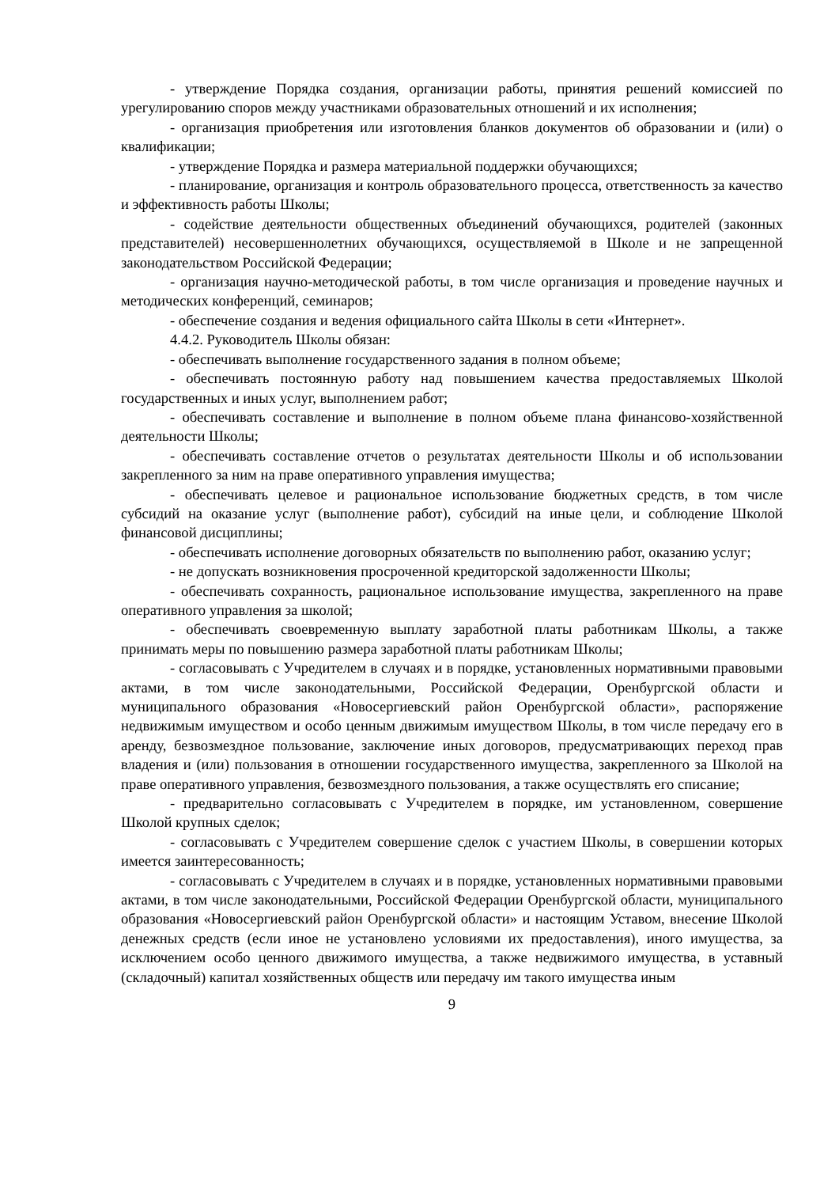- утверждение Порядка создания, организации работы, принятия решений комиссией по урегулированию споров между участниками образовательных отношений и их исполнения;
- организация приобретения или изготовления бланков документов об образовании и (или) о квалификации;
- утверждение Порядка и размера материальной поддержки обучающихся;
- планирование, организация и контроль образовательного процесса, ответственность за качество и эффективность работы Школы;
- содействие деятельности общественных объединений обучающихся, родителей (законных представителей) несовершеннолетних обучающихся, осуществляемой в Школе и не запрещенной законодательством Российской Федерации;
- организация научно-методической работы, в том числе организация и проведение научных и методических конференций, семинаров;
- обеспечение создания и ведения официального сайта Школы в сети «Интернет».
4.4.2. Руководитель Школы обязан:
- обеспечивать выполнение государственного задания в полном объеме;
- обеспечивать постоянную работу над повышением качества предоставляемых Школой государственных и иных услуг, выполнением работ;
- обеспечивать составление и выполнение в полном объеме плана финансово-хозяйственной деятельности Школы;
- обеспечивать составление отчетов о результатах деятельности Школы и об использовании закрепленного за ним на праве оперативного управления имущества;
- обеспечивать целевое и рациональное использование бюджетных средств, в том числе субсидий на оказание услуг (выполнение работ), субсидий на иные цели, и соблюдение Школой финансовой дисциплины;
- обеспечивать исполнение договорных обязательств по выполнению работ, оказанию услуг;
- не допускать возникновения просроченной кредиторской задолженности Школы;
- обеспечивать сохранность, рациональное использование имущества, закрепленного на праве оперативного управления за школой;
- обеспечивать своевременную выплату заработной платы работникам Школы, а также принимать меры по повышению размера заработной платы работникам Школы;
- согласовывать с Учредителем в случаях и в порядке, установленных нормативными правовыми актами, в том числе законодательными, Российской Федерации, Оренбургской области и муниципального образования «Новосергиевский район Оренбургской области», распоряжение недвижимым имуществом и особо ценным движимым имуществом Школы, в том числе передачу его в аренду, безвозмездное пользование, заключение иных договоров, предусматривающих переход прав владения и (или) пользования в отношении государственного имущества, закрепленного за Школой на праве оперативного управления, безвозмездного пользования, а также осуществлять его списание;
- предварительно согласовывать с Учредителем в порядке, им установленном, совершение Школой крупных сделок;
- согласовывать с Учредителем совершение сделок с участием Школы, в совершении которых имеется заинтересованность;
- согласовывать с Учредителем в случаях и в порядке, установленных нормативными правовыми актами, в том числе законодательными, Российской Федерации Оренбургской области, муниципального образования «Новосергиевский район Оренбургской области» и настоящим Уставом, внесение Школой денежных средств (если иное не установлено условиями их предоставления), иного имущества, за исключением особо ценного движимого имущества, а также недвижимого имущества, в уставный (складочный) капитал хозяйственных обществ или передачу им такого имущества иным
9